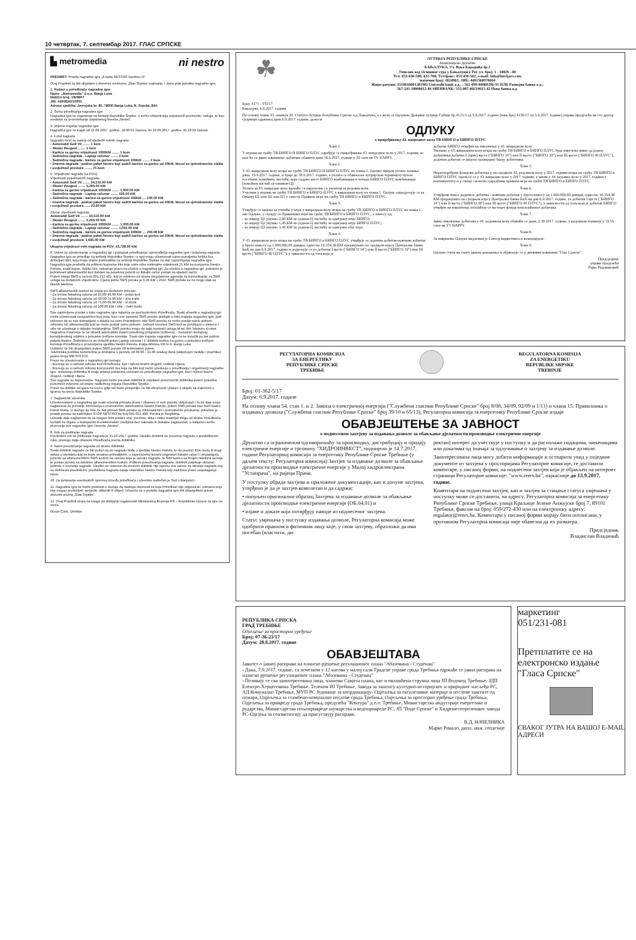10 четвртак, 7. септембар 2017. ГЛАС СРПСКЕ
▙ metromedia ni nestro
PREDMET: Pravila nagradne igre „A sada NESTRO čarobno III"
Ovaj Pravilnik će biti objavljen u dnevnim novinama „Glas Srpske" najmanje 7 dana prije početka nagradne igre.
1. Podaci o priređivaču nagradne igre
Naziv: „Metromedia" d.o.o. Banja Luka
Matični broj: 1929607
JIB: 4400834210005
Adresa sjedišta: Jevrejska br. 85, 78000 Banja Luka, R. Srpska, BiH.
2. Svrha priređivanja nagradne igre
Nagradna igra se organizuje na teritoriji Republike Srpske, u svrhu reklamiranja sopstvenih proizvoda i usluga, te kao sredstvo za promovisanje sopstvenog brenda „Nestro".
3. Vrijeme trajanja nagradne igre
Nagradna igra će trajati od 15.09.2017. godine, od 00:01 časova, do 29.09.2017. godine, do 23:59 časova.
4. Fond nagrada
Nagradni fond se sastoji od sljedećih robnih nagrada:
- Automobil Golf VII ........ 1 kom
- Skuter Peugeot ........ 1 kom
- Kartica za gorivo vrijednosti 1000KM ........ 1 kom
- Sedmična nagrada - Laptop računar ........ 2 kom
- Sedmična nagrada - kartice za gorivo vrijednosti 100KM ........ 2 kom
- Dnevna nagrada - poklon paket Nestro koji sadrži karticu za gorivo od 20KM, Mosol za vjetrobransko staklo i osvježivač prostora ........ 75 kom
5. Vrijednosti nagrada (sa PDV):
Vrijednosti pojedinačnih nagrada:
- Automobil Golf VII ........ 34,515.00 KM
- Skuter Peugeot ........ 5,265.00 KM
- Kartica za gorivo vrijednosti 1000KM ........ 1,000.00 KM
- Sedmična nagrada - Laptop računar ........ 526.50 KM
- Sedmična nagrada - kartice za gorivo vrijednosti 100KM .... 100.00 KM
- Dnevna nagrada - poklon paket Nestro koji sadrži karticu za gorivo od 20KM, Mosol za vjetrobransko staklo i osvježivač prostora ...... 22,60 KM
Zbirne vrijednosti nagrada
Automobil Golf VII ........ 34,515.00 KM
- Skuter Peugeot ........ 5,265.00 KM
- Kartica za gorivo vrijednosti 1000KM ........ 1,000.00 KM
- Sedmična nagrada - Laptop računar ........ 1,053.00 KM
- Sedmična nagrada - kartice za gorivo vrijednosti 100KM .... 200.00 KM
- Dnevna nagrada - poklon paket Nestro koji sadrži karticu za gorivo od 20KM, Mosol za vjetrobransko staklo i osvježivač prostora. 1,695.00 KM
Ukupna vrijednost svih nagrada sa PDV: 43,728.00 KM.
6. Uslovi za učestvovanje u nagradnoj igri i postupak priređivanja i sprovođenja nagradne igre i izvlačenja nagrada.
Nagradna igra se priređuje na teritoriji Republike Srpske i u njoj mogu učestvovati samo punoljetna fizička lica, državljani BiH, koja imaju stalno prebivalište na teritoriji Republike Srpske na dan započinjanja nagradne igre. Nagradna igra predviđa da prilikom kupovine bilo koje vrste robe minimalne vrijednosti 25 KM na pumpama Nestro Petrola, svaki kupac, fizičko lice, ostvaruje pravo na učešće u nagradnoj igri. Za učešće u nagradnoj igri, potrebno je jedinstveni alfanumerički kod dobijen na posebnoj potvrdi uz fiskalni račun poslati na sljedeći način:
Putem slanja SMS-a na broj 091 212 401, koji je odobren od strane Regulatorne agencije za komunikacije za SMS usluge sa dodatnom vrijednošću. Cijena jedne SMS poruke je 0,20 KM + PDV. SMS poruke se ne mogu slati sa fiksnih telefona.
SMS alfanumerički kodovi se izdaju po sledećem principu:
- Za iznose fiskalnog računa od 25,00-49,99 KM – jedan kod
- Za iznose fiskalnog računa od 50,00-74,99 KM – dva koda
- Za iznose fiskalnog računa od 75,00-99,99 KM – tri koda
- Za iznose fiskalnog računa od 100,00 KM i više – četiri koda
Sve zaprimljene poruke u toku nagradne igre nalaziće se pod kontrolom Priređivača. Svaki učesnik u nagradnoj igri može učestvovati neograničen broj puta, kao i sve ispravne SMS poruke pristigle u toku trajanja nagradne igre, pod uslovom da su sve dostavljene u skladu sa ovim Pravilnikom. Ista SMS poruka se može poslati samo jednom odnosno isti alfanumerički kod se može poslati samo jednom. Jednom izvučeni SMS kod se poništava u sistemu i više ne učestvuje u daljnjim izvlačenjima. SMS poruku mogu da šalju korisnici usluga M:tel, BH Telekom, Eronet.
Nagradna izvlačenja će se obaviti automatski, putem posebnog programa (softvera) – metodom slučajnog kompjuterskog odabira u prisustvu tročlane komisije. Svaki dan trajanja nagradne igre će se izvlačiti po pet poklon paketa Nestro. Sedmično će se izvlačiti jedan Laptop računar i 1 dobitnik kartice za gorivo u prisustvu tročlane komisije Priređivača u prostorijama sjedišta Nestro Petrola, Kralja Alfonsa XIII br.9, Banja Luka.
Dobitnici će biti obaviješteni putem SMS poruke i/ili telefonskim putem.
Telefonska podrška korisnicima je dostupna u periodu od 09.00 - 21.00 svakog dana (uključujući nedelju i praznike) putem broja 066 070 070.
Pravo na učestvovanje u nagradnoj igri nemaju:
- lica koja su u radnom odnosu kod Priređivača, kao i njihovi bračni drugovi, roditelji i djeca,
- lica koja su u radnom odnosu kod pravnih lica koja na bilo koji način učestvuju u priređivanju i organizaciji nagradne igre, izvlačenju dobitnika ili imaju pristup podacima vezanim za priređivanje nagradne igre, kao i njihovi bračni drugovi, roditelji i djeca.
Sve nagrade su neprenosive. Nagradu može preuzeti dobitnik ili ovlašteni punomoćnik dobitnika putem posebne punomoći ovjerene od strane nadležnog organa Republike Srpske.
Porez na dobitke od igara na sreću, gdje isti bude primjenljiv, će biti obračunat i plaćen u skladu sa Zakonom o igrama na sreću Republike Srpske.
7. Saglasnost učesnika
Učestvovanjem u nagradnoj igri svaki učesnik prihvata prava i obaveze iz ovih pravila, uključujući i to da daje svoju saglasnost za primanje informacija o promotivnim aktivnostima Nestro Petrola, putem SMS poruka kao član Nestro Petrol Kluba. U slučaju da više ne želi primati SMS poruke sa informativnim i promotivnim porukama, potrebno je poslati poruku sa sadržajem STOP NESTRO na broj 091 012 400. Poruka je besplatna.
Učesnik daje saglasnost da se njegovi lični podaci: ime, prezime, slike i video materijal mogu od strane Priređivača koristiti za objave u štampanim ili elektronskim medijima bez naknade ili dodatne saglasnosti, u isključivu svrhu promocije ove nagradne igre i brenda „Nestro".
8. Rok za podizanje nagrada
Predviđeni rok za podizanje nagrada je 31.10.2017. godine. Ukoliko dobitnik ne preuzme nagradu u predviđenom roku, prestaju dalje obaveze Priređivača prema dobitniku.
9. Način preuzimanja nagrada od strane dobitnika
Svaki dobitnik nagrade će biti dužan da po nagradu dođe u sjedište Nestro Petrola, te da predoči ličnu kartu ili drugi dokaz o identitetu koji se bude smatrao prihvatljivim, u zapečaćenoj koverti originalan fiskalni račun i i pripadajuću potvrdu sa alfanumeričkim SMS kodom na osnovu koje je osvojio nagradu, te SIM karticu sa brojem telefona sa koje je poslao poruku sa dobitnim alfanumeričkim kodom. Prilikom preuzimanja nagrade, dobitnik potpisuje obrazac-potvrdu o uručenju nagrade. Ukoliko se ustanovi da izvučeni dobitnik nije ispunio sve uslove za sticanje nagrade koji su definisani pravilnikom, predviđena nagrada ostaje vlasništvo Nestro Petrola koji zadržava pravo raspolaganja istom.
10. Za rješavanje eventualnih sporova između priređivača i učesnika nadležan je Sud u Banjaluci.
11. Nagradna igra se može prekinuti u slučaju da nastupe okolnosti za koje Priređivač nije odgovoran, odnosno koje nije mogao predvidjeti, spriječiti, otkloniti ili izbjeći. Učesnici će o prekidu nagradne igre biti obaviješteni putem dnevnih novina „Glas Srpske".
12. Ovaj Pravilnik stupa na snagu po dobijanju saglasnosti Ministarstva finansija RS – Republičke Uprave za igre na sreću.
Goran Ćorić, Direktor
☘
ЛУТРИЈА РЕПУБЛИКЕ СРПСКЕ
Акционарско друштво
БАЊАЛУКА, Ул. Вука Караџића бр.2
Уписана код Основног суда у Бањалуци у Рег. ул. број: 1 - 10829 - 00
Тел: 051/430-500, 432-700; Тел/факс: 051/430-502, e-mail: info@lutrijars.com
матични број: 1824902; ЈИБ: 4401560970004
Жиро-рачуни: 5510010001281981 Unicredit bank а.д.. ; 562-099-00000296-91 НЛБ Развојна банка а.д.;
567-241-10000012-84 SBERBANK; 555-007-00219615-42 Нова банка а.д.
Број: 4171 - УП/17
Бањалука, 6.9.2017. година
На основу члана 43. алинеја 20. Статута Лутрије Републике Српске а.д. Бањалука, а у вези са Одлуком Државне лутрије Србије бр.4121/1 од 5.9.2017. године (наш број 4150/17 од 5.9.2017. године) управа предузећа на сто другој сједници одржаној дана 6.9.2017. године, доноси
ОДЛУКУ
о приређивању 43. ванредног кола ТВ БИНГО и БИНГО ПЛУС
Члан 1.
У играма на срећу ТВ БИНГО И БИНГО ПЛУС одређује се приређивање 43. ванредног кола у 2017. години, за које ће се јавно извлачење добитака обавити дана 30.9.2017. године у 20 сати на TV HAPPY.
Члан 2.
У 43. ванредном колу игара на срећу ТВ БИНГО И БИНГО ПЛУС из члана 1. Одлуке пријем уплате почиње дана, 19.9.2017. године, и траје до 30.9.2017. године, а уплата се обавља на лутријском терминалу путем посебних помоћних листића, који садрже шест БИНГО комбинација и четири БИНГО ПЛУС комбинације (помоћни листић са ознаком Ц).
Уплата за 43. ванредно коло вршиће се паралелно са уплатом за редовна кола.
Учесник у играма на срећу ТВ БИНГО и БИНГО ПЛУС у ванредном колу из члана 1. Одлуке опредјељује се за Опцију Ц1 или Ц2 или Ц3 у смислу Правила игре на срећу ТВ БИНГО и БИНГО ПЛУС.
Члан 3.
Утврђује се цијена за учешће у игри у ванредном колу игара на срећу ТВ БИНГО и БИНГО ПЛУС из члана 1. ове Одлуке, у складу са Правилима игре на срећу ТВ БИНГО и БИНГО ПЛУС, у износу од:
- за опцију Ц1 укупно 2,00 КМ по једном Ц листићу за одиграну игру БИНГО;
- за опцију Ц2 укупно 1,40 КМ по једном Ц листићу за одиграну игру БИНГО ПЛУС;
- за опцију Ц3 укупно 3,40 КМ по једном Ц листићу за одигране обје игре.
Члан 4.
У 43. ванредном колу игара на срећу ТВ БИНГО и БИНГО ПЛУС утврђује се додатни добитак-новчани добитак у бруто износу од 1.000.000,00 динара, односно 16.354,38 КМ прерачунато по средњем курсу Централне банке БиХ на дан 6.9.2017. године и додјељује се уз добитак I врсте ("БИНГО 34") или II врсте ("БИНГО 39") или III врсте ("БИНГО 40 ПЛУС"), у зависности од тога који је
добитак БИНГО утврђен на извлачењу у 43. ванредном колу.
Уколико у 43. ванредном колу игара на срећу ТВ БИНГО и БИНГО ПЛУС буде извучено више од једног добитника добитка I (прве) врсте ("БИНГО 34") или II врсте ("БИНГО 39") или III врсте ("БИНГО 40 ПЛУС"), додатни добитак се дијели сразмјерно броју добитника.
Члан 5.
Нераспоређени фондови добитака у посљедњем 42. редовном колу у 2017. години игара на срећу ТВ БИНГО и БИНГО ПЛУС преносе се у 43. ванредно коло у 2017. години, а затим у 44. редовно коло у 2017. години у континуитету и у свему сагласно одредбама правила игре на срећу ТВ БИНГО и БИНГО ПЛУС.
Члан 6.
Утврђени износ додатног добитка - новчани добитак у бруто износу од 1.000.000,00 динара, односно 16.354,38 КМ прерачунато по средњем курсу Централне банке БиХ на дан 6.9.2017. године, уз добитак I врсте ("БИНГО 34") или II врсте ("БИНГО 39") или III врсте ("БИНГО 40 ПЛУС"), у зависности од тога који је добитак БИНГО утврђен на извлачењу, исплаћује се на терет фонда неисплаћених добитака.
Члан 7.
Јавно извлачење добитака у 44. редовном колу обавиће се дана, 2.10.2017. године, у редовном термину у 19.55 сати на TV HAPPY.
Члан 8.
За извршење Одлуке надлежан је Сектор маркетинга и комерцијале.
Члан 9.
Одлука ступа на снагу даном доношења и објављује се у дневним новинама "Глас Српске".
Предсједник
управе предузећа
Рајко Радовановић
РЕГУЛАТОРНА КОМИСИЈА
ЗА ЕНЕРГЕТИКУ
РЕПУБЛИКЕ СРПСКЕ
ТРЕБИЊЕ
REGULATORNA KOMISIJA
ZA ENERGETIKU
REPUBLIKE SRPSKE
TREBINJE
Број: 01-362-5/17
Датум: 6.9.2017. године
На основу члана 54. став 1. и 2. Закона о електричној енергији ("Службени гласник Републике Српске" број 8/08, 34/09, 92/09 и 1/11) и члана 15. Правилника о издавању дозвола ("Службени гласник Републике Српске" број 39/10 и 65/13), Регулаторна комисија за енергетику Републике Српске издаје
ОБАВЈЕШТЕЊЕ ЗА ЈАВНОСТ
о поднесеном захтјеву за издавање дозволе за обављање дјелатности производње електричне енергије
Друштво са ограниченом одговорношћу за производњу, дистрибуцију и продају електричне енергије и трговину "ХИДРОИНВЕСТ", поднијело је 14.7.2017. године Регулаторној комисији за енергетику Републике Српске Требиње (у даљем тексту: Регулаторна комисија) Захтјев за издавање дозволе за обављање дјелатности производње електричне енергије у Малој хидроелектрани "Устипрача", на ријеци Прачи.
У поступку обраде захтјева и приложене документације, као и допуне захтјева, утврђено је да је захтјев комплетан и да садржи:
• попуњен оригинални образац Захтјева за издавање дозволе за обављање дјелатности производње електричне енергије (ОБ.04.01) и
• изјаве и доказе који потврђују наводе из поднесеног захтјева.
Статус умјешача у поступку издавања дозволе, Регулаторна комисија може одобрити правном и физичком лицу које, у свом захтјеву, образложи да има посебан (властити, ди-
ректан) интерес да учествује у поступку и да располаже подацима, чињеницама или доказима од значаја за одлучивање о захтјеву за издавање дозволе.
Заинтересована лица могу добити информације и остварити увид у поједине документе из захтјева у просторијама Регулаторне комисије, те доставити коментаре, у писаној форми, на поднесени захтјев који је објављен на интернет страници Регулаторне комисије: "www.reers.ba", најкасније до 13.9.2017. године.
Коментари на поднесени захтјев, као и захтјев за стицање статуса умјешача у поступку може се доставити, на адресу: Регулаторна комисија за енергетику Републике Српске Требиње, улица Краљице Јелене Анжујске број 7, 89101 Требиње, факсом на број: 059/272-430 или на електронску адресу: regulator@reers.ba. Коментари у писаној форми морају бити потписани, у противном Регулаторна комисија није обавезна да их разматра.
Предсједник
Владислав Владичић
РЕПУБЛИКА СРПСКА
ГРАД ТРЕБИЊЕ
Одјељење за просторно уређење
Број: 07-36-23/17
Датум: 28.8.2017. године
ОБАВЈЕШТАВА
Јавност о јавној расправи на планско рјешење регулационог плана "Абазовина - Студенац"
- Дана, 7.9.2017. године, са почетком у 12 часова у малој сали Градске управе града Требиња одржаће се јавна расправа на планско рјешење регулационог плана "Абазовина - Студенац"
- Позивају се сва заинтересована лица, чланови Савјета плана, као и овлашћена стручна лица ЈП Водовод Требиње, ЗДП Електро-Херцеговина Требиње, Телеком ИЈ Требиње, Завода за заштиту културно-историјског и природног насљеђа РС, АД Комунално Требиње, МУП РС Јединице за координацију- Одјељења за експлозивне материје и послове заштите од пожара, Одјељења за стамбено-комуналне послове града Требиња, Одјељења за просторно уређење града Требиња, Одјељења за привреду града Требиња, предузећа "Контура" д.о.о. Требиње, Министарства индустрије енергетике и рударства, Министарства пољопривреде шумарства и водопривреде РС, ЈП "Воде Српске" и Хидрометеоролошког завода РС-Одсјека за сеизмологију да присуствују расправи.
В.Д. НАЧЕЛНИКА
Марко Рикало, дипл. инж. геодезије
маркетинг
051/231-081
Претплатите се на електронско издање "Гласа Српске"
СВАКОГ ЈУТРА НА ВАШОЈ E-MAIL АДРЕСИ